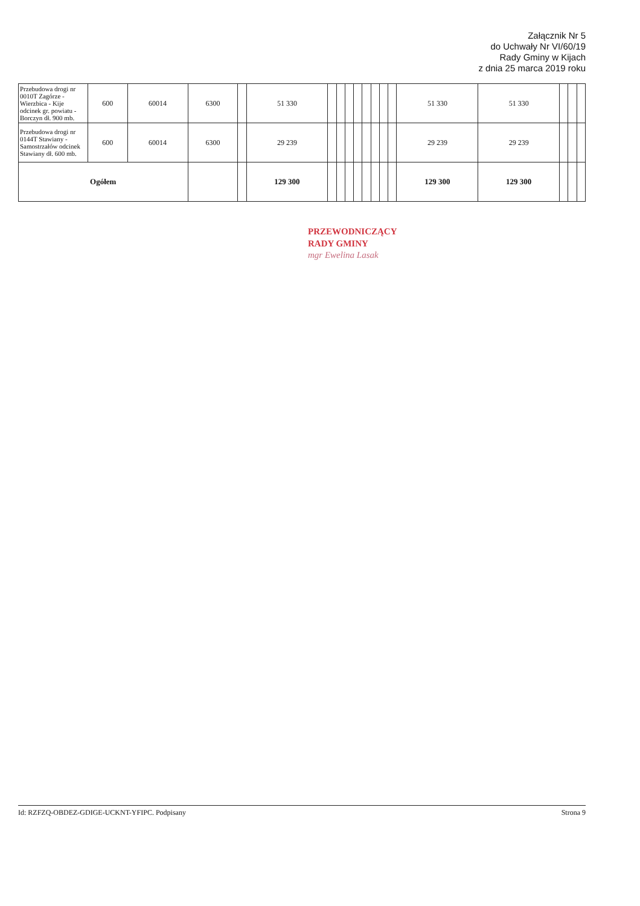Załącznik Nr 5
do Uchwały Nr VI/60/19
Rady Gminy w Kijach
z dnia 25 marca 2019 roku
| Przebudowa drogi nr 0010T Zagórze - Wierzbica - Kije odcinek gr. powiatu - Borczyn dł. 900 mb. | 600 | 60014 | 6300 | | 51 330 | | | | | | | | | 51 330 | 51 330 | | | |
| Przebudowa drogi nr 0144T Stawiany - Samostrzałów odcinek Stawiany dł. 600 mb. | 600 | 60014 | 6300 | | 29 239 | | | | | | | | | 29 239 | 29 239 | | | |
| Ogółem | | | | | 129 300 | | | | | | | | | 129 300 | 129 300 | | | |
PRZEWODNICZĄCY
RADY GMINY
mgr Ewelina Lasak
Id: RZFZQ-OBDEZ-GDIGE-UCKNT-YFIPC. Podpisany Strona 9